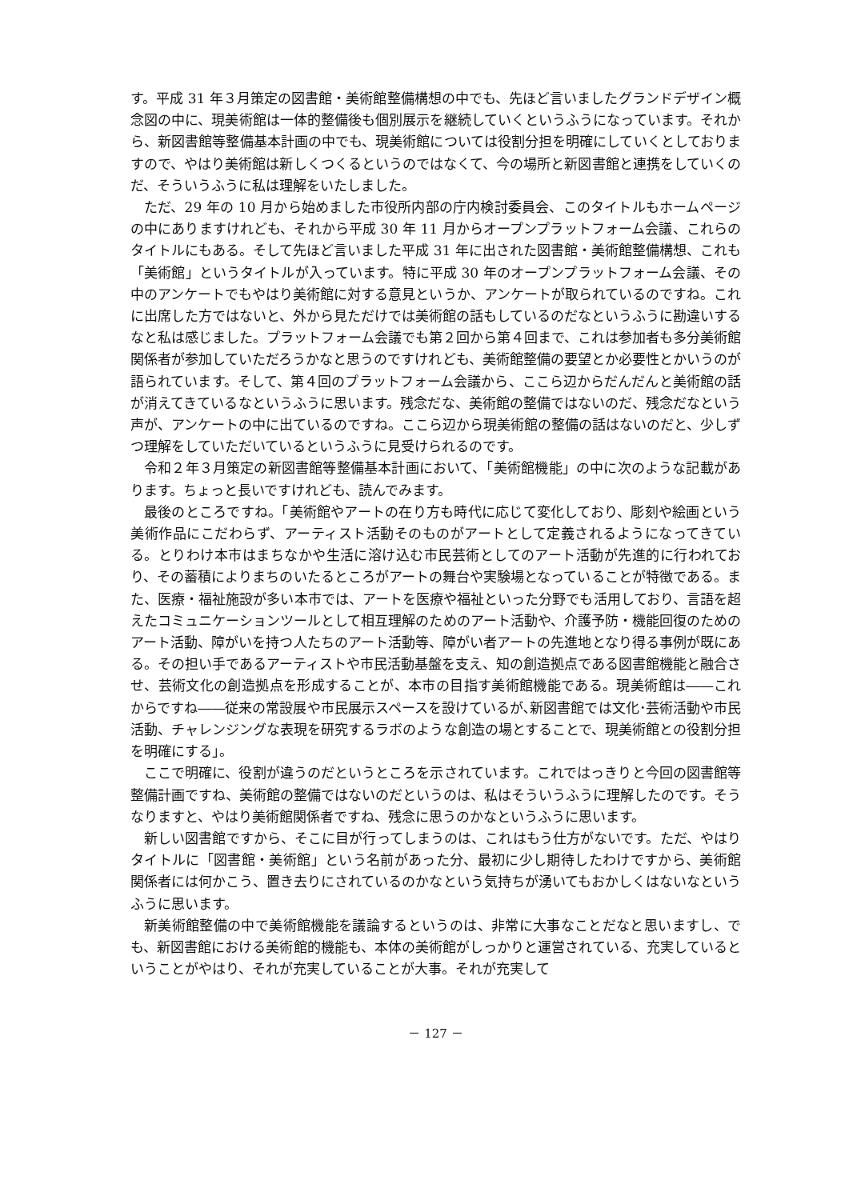す。平成 31 年３月策定の図書館・美術館整備構想の中でも、先ほど言いましたグランドデザイン概念図の中に、現美術館は一体的整備後も個別展示を継続していくというふうになっています。それから、新図書館等整備基本計画の中でも、現美術館については役割分担を明確にしていくとしておりますので、やはり美術館は新しくつくるというのではなくて、今の場所と新図書館と連携をしていくのだ、そういうふうに私は理解をいたしました。
ただ、29 年の 10 月から始めました市役所内部の庁内検討委員会、このタイトルもホームページの中にありますけれども、それから平成 30 年 11 月からオープンプラットフォーム会議、これらのタイトルにもある。そして先ほど言いました平成 31 年に出された図書館・美術館整備構想、これも「美術館」というタイトルが入っています。特に平成 30 年のオープンプラットフォーム会議、その中のアンケートでもやはり美術館に対する意見というか、アンケートが取られているのですね。これに出席した方ではないと、外から見ただけでは美術館の話もしているのだなというふうに勘違いするなと私は感じました。プラットフォーム会議でも第２回から第４回まで、これは参加者も多分美術館関係者が参加していただろうかなと思うのですけれども、美術館整備の要望とか必要性とかいうのが語られています。そして、第４回のプラットフォーム会議から、ここら辺からだんだんと美術館の話が消えてきているなというふうに思います。残念だな、美術館の整備ではないのだ、残念だなという声が、アンケートの中に出ているのですね。ここら辺から現美術館の整備の話はないのだと、少しずつ理解をしていただいているというふうに見受けられるのです。
令和２年３月策定の新図書館等整備基本計画において、「美術館機能」の中に次のような記載があります。ちょっと長いですけれども、読んでみます。
最後のところですね。「美術館やアートの在り方も時代に応じて変化しており、彫刻や絵画という美術作品にこだわらず、アーティスト活動そのものがアートとして定義されるようになってきている。とりわけ本市はまちなかや生活に溶け込む市民芸術としてのアート活動が先進的に行われており、その蓄積によりまちのいたるところがアートの舞台や実験場となっていることが特徴である。また、医療・福祉施設が多い本市では、アートを医療や福祉といった分野でも活用しており、言語を超えたコミュニケーションツールとして相互理解のためのアート活動や、介護予防・機能回復のためのアート活動、障がいを持つ人たちのアート活動等、障がい者アートの先進地となり得る事例が既にある。その担い手であるアーティストや市民活動基盤を支え、知の創造拠点である図書館機能と融合させ、芸術文化の創造拠点を形成することが、本市の目指す美術館機能である。現美術館は――これからですね――従来の常設展や市民展示スペースを設けているが､新図書館では文化･芸術活動や市民活動、チャレンジングな表現を研究するラボのような創造の場とすることで、現美術館との役割分担を明確にする」。
ここで明確に、役割が違うのだというところを示されています。これではっきりと今回の図書館等整備計画ですね、美術館の整備ではないのだというのは、私はそういうふうに理解したのです。そうなりますと、やはり美術館関係者ですね、残念に思うのかなというふうに思います。
新しい図書館ですから、そこに目が行ってしまうのは、これはもう仕方がないです。ただ、やはりタイトルに「図書館・美術館」という名前があった分、最初に少し期待したわけですから、美術館関係者には何かこう、置き去りにされているのかなという気持ちが湧いてもおかしくはないなというふうに思います。
新美術館整備の中で美術館機能を議論するというのは、非常に大事なことだなと思いますし、でも、新図書館における美術館的機能も、本体の美術館がしっかりと運営されている、充実しているということがやはり、それが充実していることが大事。それが充実して
－ 127 －